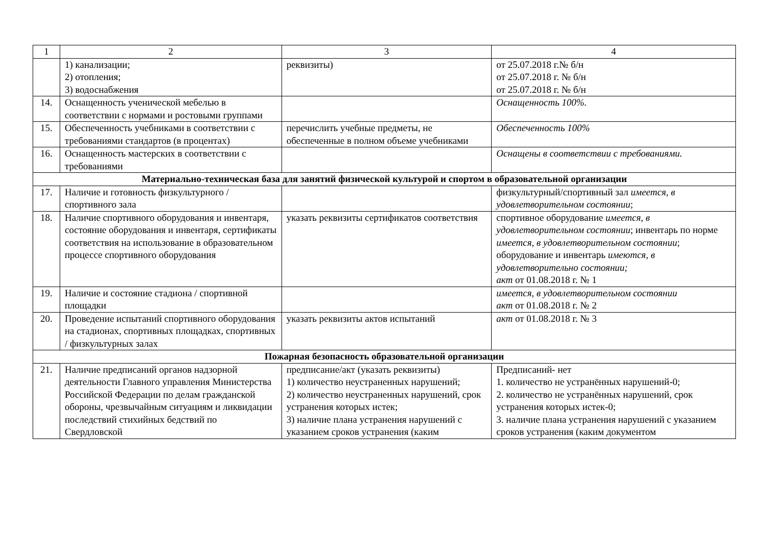| 1 | 2 | 3 | 4 |
| --- | --- | --- | --- |
| | 1) канализации; 2) отопления; 3) водоснабжения | реквизиты) | от 25.07.2018 г.№ б/н от 25.07.2018 г. № б/н от 25.07.2018 г. № б/н |
| 14. | Оснащенность ученической мебелью в соответствии с нормами и ростовыми группами | | Оснащенность 100%. |
| 15. | Обеспеченность учебниками в соответствии с требованиями стандартов (в процентах) | перечислить учебные предметы, не обеспеченные в полном объеме учебниками | Обеспеченность 100% |
| 16. | Оснащенность мастерских в соответствии с требованиями | | Оснащены в соответствии с требованиями. |
| Материально-техническая база для занятий физической культурой и спортом в образовательной организации | | | |
| 17. | Наличие и готовность физкультурного / спортивного зала | | физкультурный/спортивный зал имеется, в удовлетворительном состоянии ; |
| 18. | Наличие спортивного оборудования и инвентаря, состояние оборудования и инвентаря, сертификаты соответствия на использование в образовательном процессе спортивного оборудования | указать реквизиты сертификатов соответствия | спортивное оборудование имеется, в удовлетворительном состоянии ; инвентарь по норме имеется, в удовлетворительном состоянии ; оборудование и инвентарь имеются, в удовлетворительно состоянии; акт от 01.08.2018 г. № 1 |
| 19. | Наличие и состояние стадиона / спортивной площадки | | имеется, в удовлетворительном состоянии акт от 01.08.2018 г. № 2 |
| 20. | Проведение испытаний спортивного оборудования на стадионах, спортивных площадках, спортивных / физкультурных залах | указать реквизиты актов испытаний | акт от 01.08.2018 г. № 3 |
| Пожарная безопасность образовательной организации | | | |
| 21. | Наличие предписаний органов надзорной деятельности Главного управления Министерства Российской Федерации по делам гражданской обороны, чрезвычайным ситуациям и ликвидации последствий стихийных бедствий по Свердловской | предписание/акт (указать реквизиты) 1) количество неустраненных нарушений; 2) количество неустраненных нарушений, срок устранения которых истек; 3) наличие плана устранения нарушений с указанием сроков устранения (каким | Предписаний- нет 1. количество не устранённых нарушений-0; 2. количество не устранённых нарушений, срок устранения которых истек-0; 3. наличие плана устранения нарушений с указанием сроков устранения (каким документом |